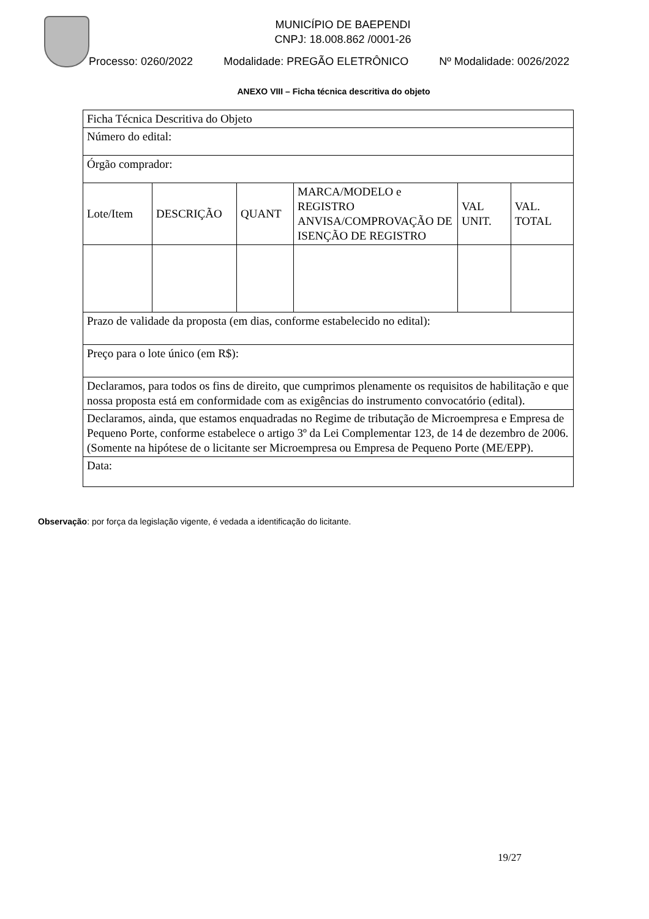MUNICÍPIO DE BAEPENDI
CNPJ: 18.008.862 /0001-26
Processo: 0260/2022 Modalidade: PREGÃO ELETRÔNICO Nº Modalidade: 0026/2022
ANEXO VIII – Ficha técnica descritiva do objeto
| Ficha Técnica Descritiva do Objeto | | | | | |
| Número do edital: | | | | | |
| Órgão comprador: | | | | | |
| Lote/Item | DESCRIÇÃO | QUANT | MARCA/MODELO e REGISTRO ANVISA/COMPROVAÇÃO DE ISENÇÃO DE REGISTRO | VAL UNIT. | VAL. TOTAL |
| Prazo de validade da proposta (em dias, conforme estabelecido no edital): | | | | | |
| Preço para o lote único (em R$): | | | | | |
| Declaramos, para todos os fins de direito, que cumprimos plenamente os requisitos de habilitação e que nossa proposta está em conformidade com as exigências do instrumento convocatório (edital). | | | | | |
| Declaramos, ainda, que estamos enquadradas no Regime de tributação de Microempresa e Empresa de Pequeno Porte, conforme estabelece o artigo 3º da Lei Complementar 123, de 14 de dezembro de 2006. (Somente na hipótese de o licitante ser Microempresa ou Empresa de Pequeno Porte (ME/EPP). | | | | | |
| Data: | | | | | |
Observação: por força da legislação vigente, é vedada a identificação do licitante.
19/27